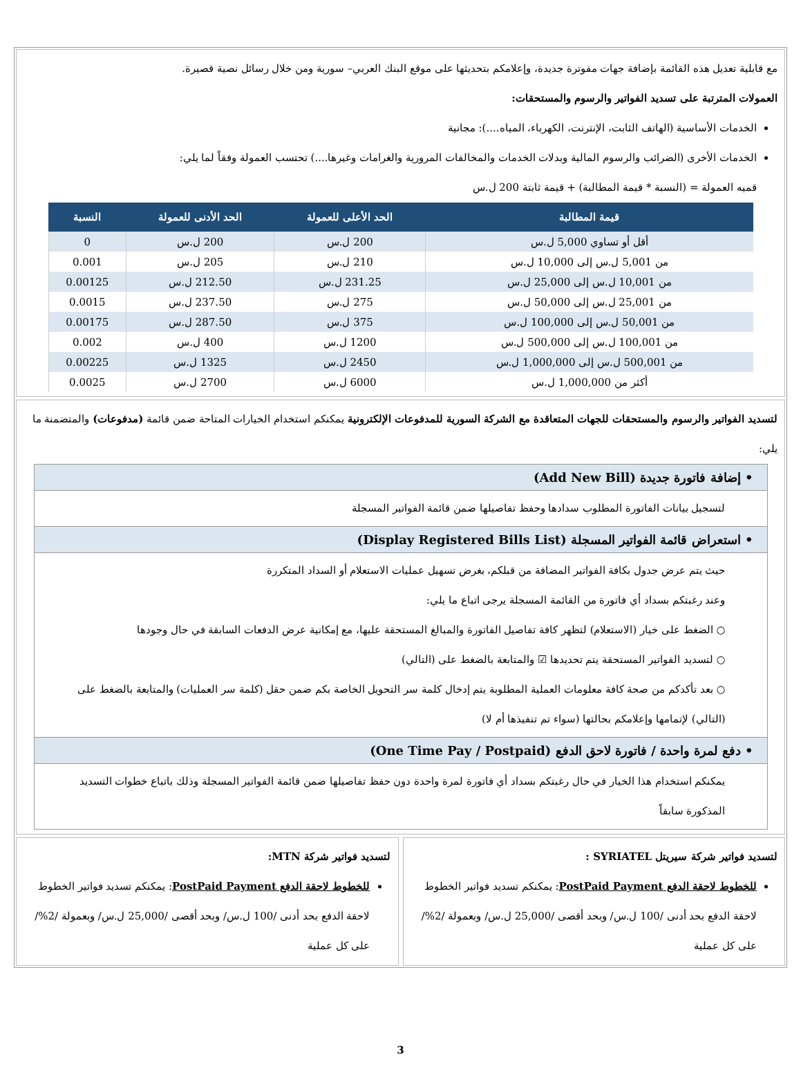مع قابلية تعديل هذه القائمة بإضافة جهات مفوترة جديدة، وإعلامكم بتحديثها على موقع البنك العربي– سورية ومن خلال رسائل نصية قصيرة.
العمولات المترتبة على تسديد الفواتير والرسوم والمستحقات:
الخدمات الأساسية (الهاتف الثابت، الإنترنت، الكهرباء، المياه....): مجانية
الخدمات الأخرى (الضرائب والرسوم المالية وبدلات الخدمات والمخالفات المرورية والغرامات وغيرها....) تحتسب العمولة وفقاً لما يلي:
قميه العمولة = (النسبة * قيمة المطالبة) + قيمة ثابتة 200 ل.س
| قيمة المطالبة | الحد الأعلى للعمولة | الحد الأدنى للعمولة | النسبة |
| --- | --- | --- | --- |
| أقل أو تساوي 5,000 ل.س | 200 ل.س | 200 ل.س | 0 |
| من 5,001 ل.س إلى 10,000 ل.س | 210 ل.س | 205 ل.س | 0.001 |
| من 10,001 ل.س إلى 25,000 ل.س | 231.25 ل.س | 212.50 ل.س | 0.00125 |
| من 25,001 ل.س إلى 50,000 ل.س | 275 ل.س | 237.50 ل.س | 0.0015 |
| من 50,001 ل.س إلى 100,000 ل.س | 375 ل.س | 287.50 ل.س | 0.00175 |
| من 100,001 ل.س إلى 500,000 ل.س | 1200 ل.س | 400 ل.س | 0.002 |
| من 500,001 ل.س إلى 1,000,000 ل.س | 2450 ل.س | 1325 ل.س | 0.00225 |
| أكثر من 1,000,000 ل.س | 6000 ل.س | 2700 ل.س | 0.0025 |
لتسديد الفواتير والرسوم والمستحقات للجهات المتعاقدة مع الشركة السورية للمدفوعات الإلكترونية يمكنكم استخدام الخيارات المتاحة ضمن قائمة (مدفوعات) والمتضمنة ما يلي:
• إضافة فاتورة جديدة (Add New Bill)
لتسجيل بيانات الفاتورة المطلوب سدادها وحفظ تفاصيلها ضمن قائمة الفواتير المسجلة
• استعراض قائمة الفواتير المسجلة (Display Registered Bills List)
حيث يتم عرض جدول بكافة الفواتير المضافة من قبلكم، بغرض تسهيل عمليات الاستعلام أو السداد المتكررة
وعند رغبتكم بسداد أي فاتورة من القائمة المسجلة يرجى اتباع ما يلي:
○ الضغط على خيار (الاستعلام) لتظهر كافة تفاصيل الفاتورة والمبالغ المستحقة عليها، مع إمكانية عرض الدفعات السابقة في حال وجودها
○ لتسديد الفواتير المستحقة يتم تحديدها ☑ والمتابعة بالضغط على (التالي)
○ بعد تأكدكم من صحة كافة معلومات العملية المطلوبة يتم إدخال كلمة سر التحويل الخاصة بكم ضمن حقل (كلمة سر العمليات) والمتابعة بالضغط على (التالي) لإتمامها وإعلامكم بحالتها (سواء تم تنفيذها أم لا)
• دفع لمرة واحدة / فاتورة لاحق الدفع (One Time Pay / Postpaid)
يمكنكم استخدام هذا الخيار في حال رغبتكم بسداد أي فاتورة لمرة واحدة دون حفظ تفاصيلها ضمن قائمة الفواتير المسجلة وذلك باتباع خطوات التسديد المذكورة سابقاً
لتسديد فواتير شركة سيريتل SYRIATEL :
للخطوط لاحقة الدفع PostPaid Payment: يمكنكم تسديد فواتير الخطوط لاحقة الدفع بحد أدنى /100 ل.س/ وبحد أقصى /25,000 ل.س/ وبعمولة /2%/ على كل عملية
لتسديد فواتير شركة MTN:
للخطوط لاحقة الدفع PostPaid Payment: يمكنكم تسديد فواتير الخطوط لاحقة الدفع بحد أدنى /100 ل.س/ وبحد أقصى /25,000 ل.س/ وبعمولة /2%/ على كل عملية
3